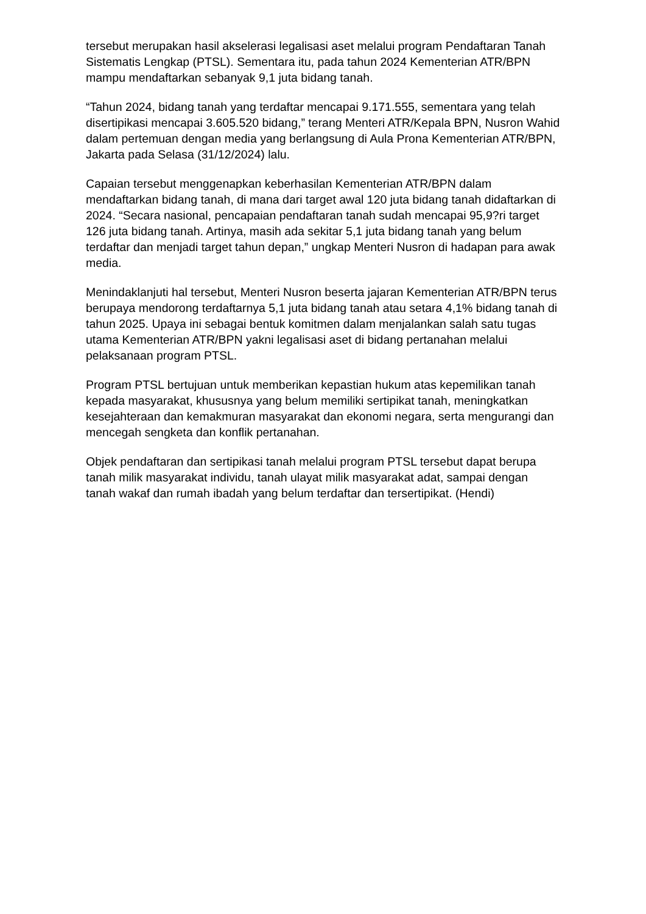tersebut merupakan hasil akselerasi legalisasi aset melalui program Pendaftaran Tanah Sistematis Lengkap (PTSL). Sementara itu, pada tahun 2024 Kementerian ATR/BPN mampu mendaftarkan sebanyak 9,1 juta bidang tanah.
“Tahun 2024, bidang tanah yang terdaftar mencapai 9.171.555, sementara yang telah disertipikasi mencapai 3.605.520 bidang,” terang Menteri ATR/Kepala BPN, Nusron Wahid dalam pertemuan dengan media yang berlangsung di Aula Prona Kementerian ATR/BPN, Jakarta pada Selasa (31/12/2024) lalu.
Capaian tersebut menggenapkan keberhasilan Kementerian ATR/BPN dalam mendaftarkan bidang tanah, di mana dari target awal 120 juta bidang tanah didaftarkan di 2024. “Secara nasional, pencapaian pendaftaran tanah sudah mencapai 95,9?ri target 126 juta bidang tanah. Artinya, masih ada sekitar 5,1 juta bidang tanah yang belum terdaftar dan menjadi target tahun depan,” ungkap Menteri Nusron di hadapan para awak media.
Menindaklanjuti hal tersebut, Menteri Nusron beserta jajaran Kementerian ATR/BPN terus berupaya mendorong terdaftarnya 5,1 juta bidang tanah atau setara 4,1% bidang tanah di tahun 2025. Upaya ini sebagai bentuk komitmen dalam menjalankan salah satu tugas utama Kementerian ATR/BPN yakni legalisasi aset di bidang pertanahan melalui pelaksanaan program PTSL.
Program PTSL bertujuan untuk memberikan kepastian hukum atas kepemilikan tanah kepada masyarakat, khususnya yang belum memiliki sertipikat tanah, meningkatkan kesejahteraan dan kemakmuran masyarakat dan ekonomi negara, serta mengurangi dan mencegah sengketa dan konflik pertanahan.
Objek pendaftaran dan sertipikasi tanah melalui program PTSL tersebut dapat berupa tanah milik masyarakat individu, tanah ulayat milik masyarakat adat, sampai dengan tanah wakaf dan rumah ibadah yang belum terdaftar dan tersertipikat. (Hendi)